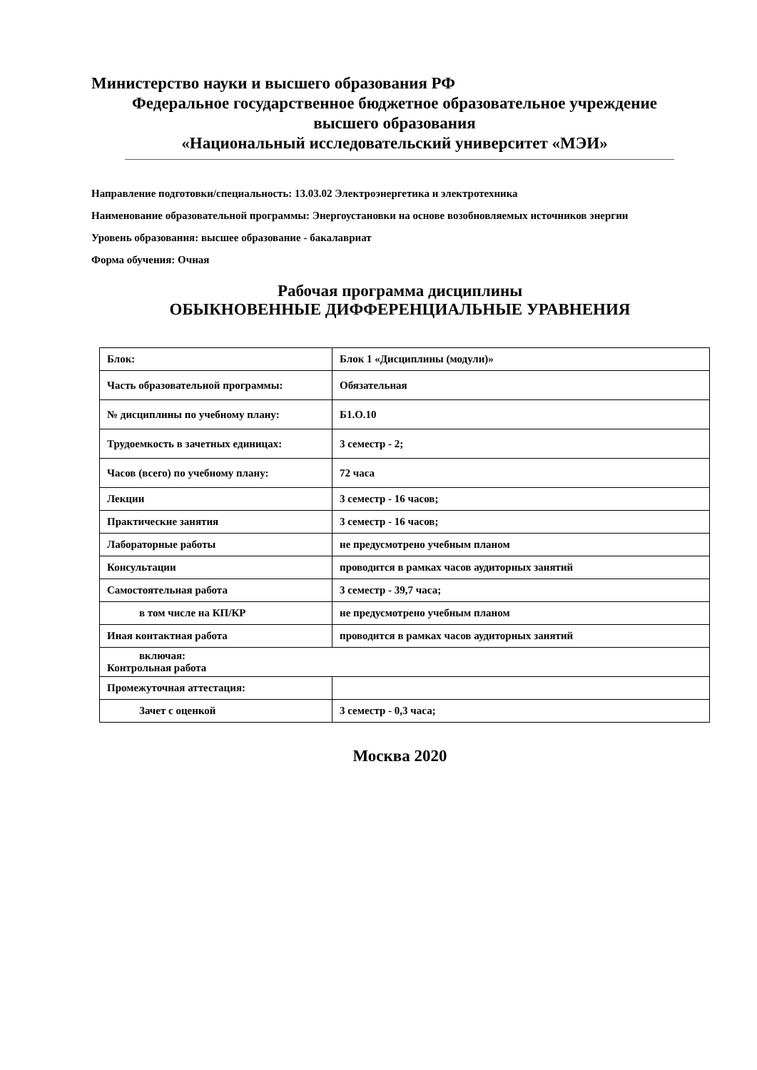Министерство науки и высшего образования РФ
Федеральное государственное бюджетное образовательное учреждение
высшего образования
«Национальный исследовательский университет «МЭИ»
Направление подготовки/специальность: 13.03.02 Электроэнергетика и электротехника
Наименование образовательной программы: Энергоустановки на основе возобновляемых источников энергии
Уровень образования: высшее образование - бакалавриат
Форма обучения: Очная
Рабочая программа дисциплины
ОБЫКНОВЕННЫЕ ДИФФЕРЕНЦИАЛЬНЫЕ УРАВНЕНИЯ
| Блок: | Блок 1 «Дисциплины (модули)» |
| Часть образовательной программы: | Обязательная |
| № дисциплины по учебному плану: | Б1.О.10 |
| Трудоемкость в зачетных единицах: | 3 семестр - 2; |
| Часов (всего) по учебному плану: | 72 часа |
| Лекции | 3 семестр - 16 часов; |
| Практические занятия | 3 семестр - 16 часов; |
| Лабораторные работы | не предусмотрено учебным планом |
| Консультации | проводится в рамках часов аудиторных занятий |
| Самостоятельная работа | 3 семестр - 39,7 часа; |
| в том числе на КП/КР | не предусмотрено учебным планом |
| Иная контактная работа | проводится в рамках часов аудиторных занятий |
| включая: Контрольная работа | |
| Промежуточная аттестация: | |
| Зачет с оценкой | 3 семестр - 0,3 часа; |
Москва 2020